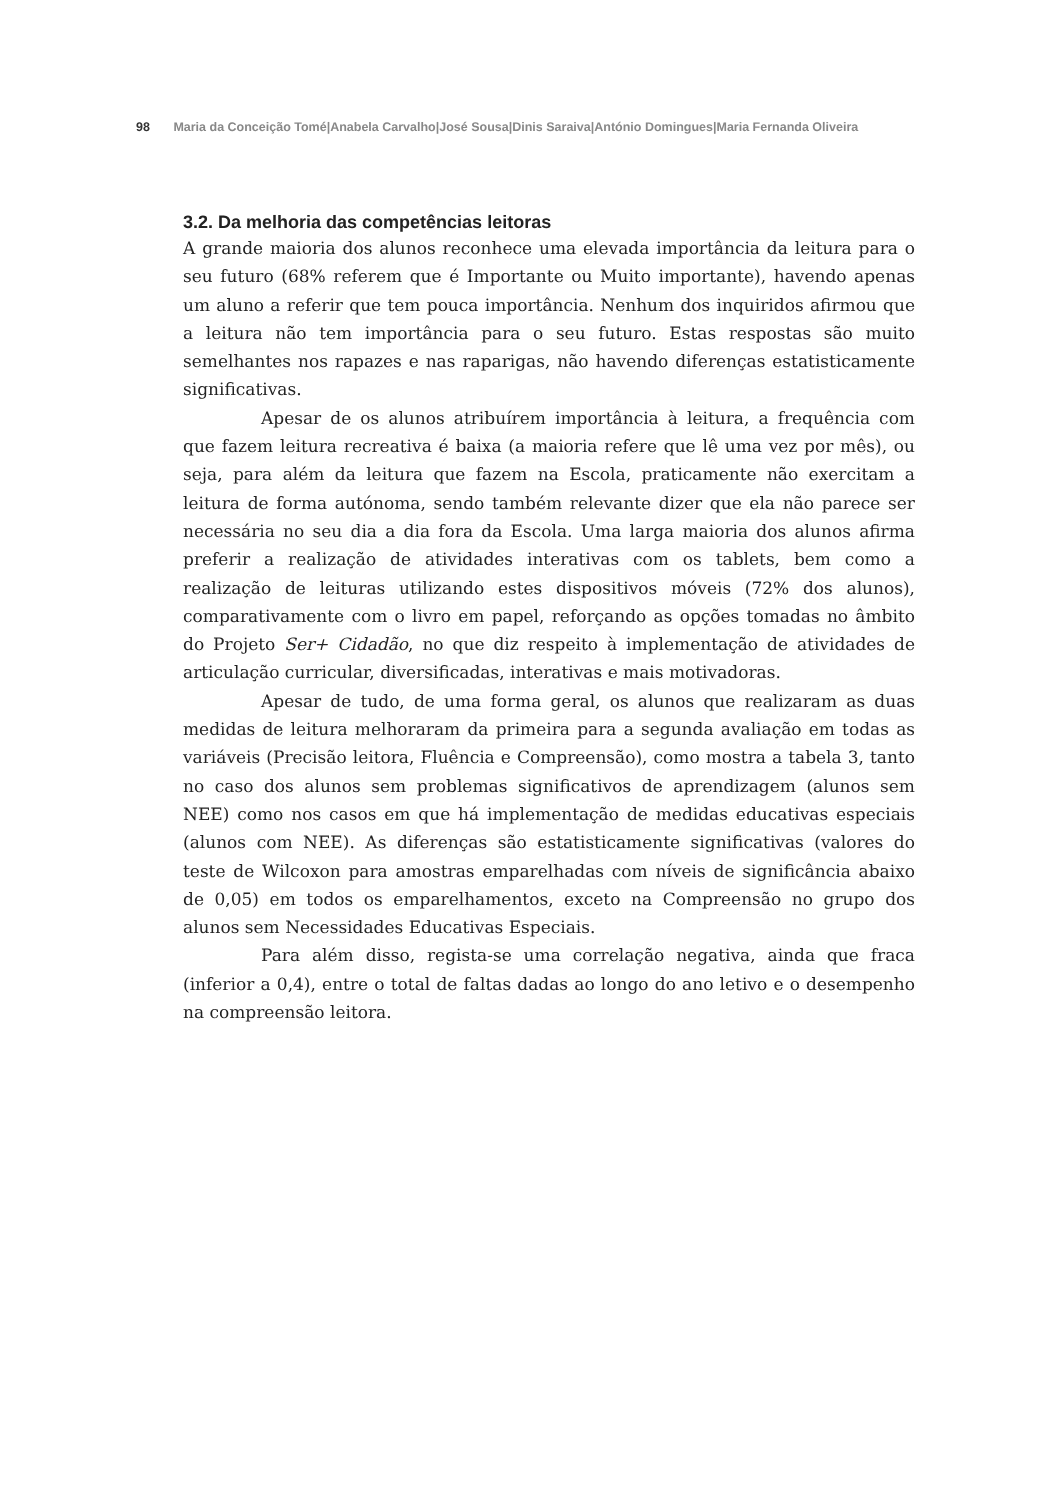98 Maria da Conceição Tomé|Anabela Carvalho|José Sousa|Dinis Saraiva|António Domingues|Maria Fernanda Oliveira
3.2. Da melhoria das competências leitoras
A grande maioria dos alunos reconhece uma elevada importância da leitura para o seu futuro (68% referem que é Importante ou Muito importante), havendo apenas um aluno a referir que tem pouca importância. Nenhum dos inquiridos afirmou que a leitura não tem importância para o seu futuro. Estas respostas são muito semelhantes nos rapazes e nas raparigas, não havendo diferenças estatisticamente significativas.
Apesar de os alunos atribuírem importância à leitura, a frequência com que fazem leitura recreativa é baixa (a maioria refere que lê uma vez por mês), ou seja, para além da leitura que fazem na Escola, praticamente não exercitam a leitura de forma autónoma, sendo também relevante dizer que ela não parece ser necessária no seu dia a dia fora da Escola. Uma larga maioria dos alunos afirma preferir a realização de atividades interativas com os tablets, bem como a realização de leituras utilizando estes dispositivos móveis (72% dos alunos), comparativamente com o livro em papel, reforçando as opções tomadas no âmbito do Projeto Ser+ Cidadão, no que diz respeito à implementação de atividades de articulação curricular, diversificadas, interativas e mais motivadoras.
Apesar de tudo, de uma forma geral, os alunos que realizaram as duas medidas de leitura melhoraram da primeira para a segunda avaliação em todas as variáveis (Precisão leitora, Fluência e Compreensão), como mostra a tabela 3, tanto no caso dos alunos sem problemas significativos de aprendizagem (alunos sem NEE) como nos casos em que há implementação de medidas educativas especiais (alunos com NEE). As diferenças são estatisticamente significativas (valores do teste de Wilcoxon para amostras emparelhadas com níveis de significância abaixo de 0,05) em todos os emparelhamentos, exceto na Compreensão no grupo dos alunos sem Necessidades Educativas Especiais.
Para além disso, regista-se uma correlação negativa, ainda que fraca (inferior a 0,4), entre o total de faltas dadas ao longo do ano letivo e o desempenho na compreensão leitora.